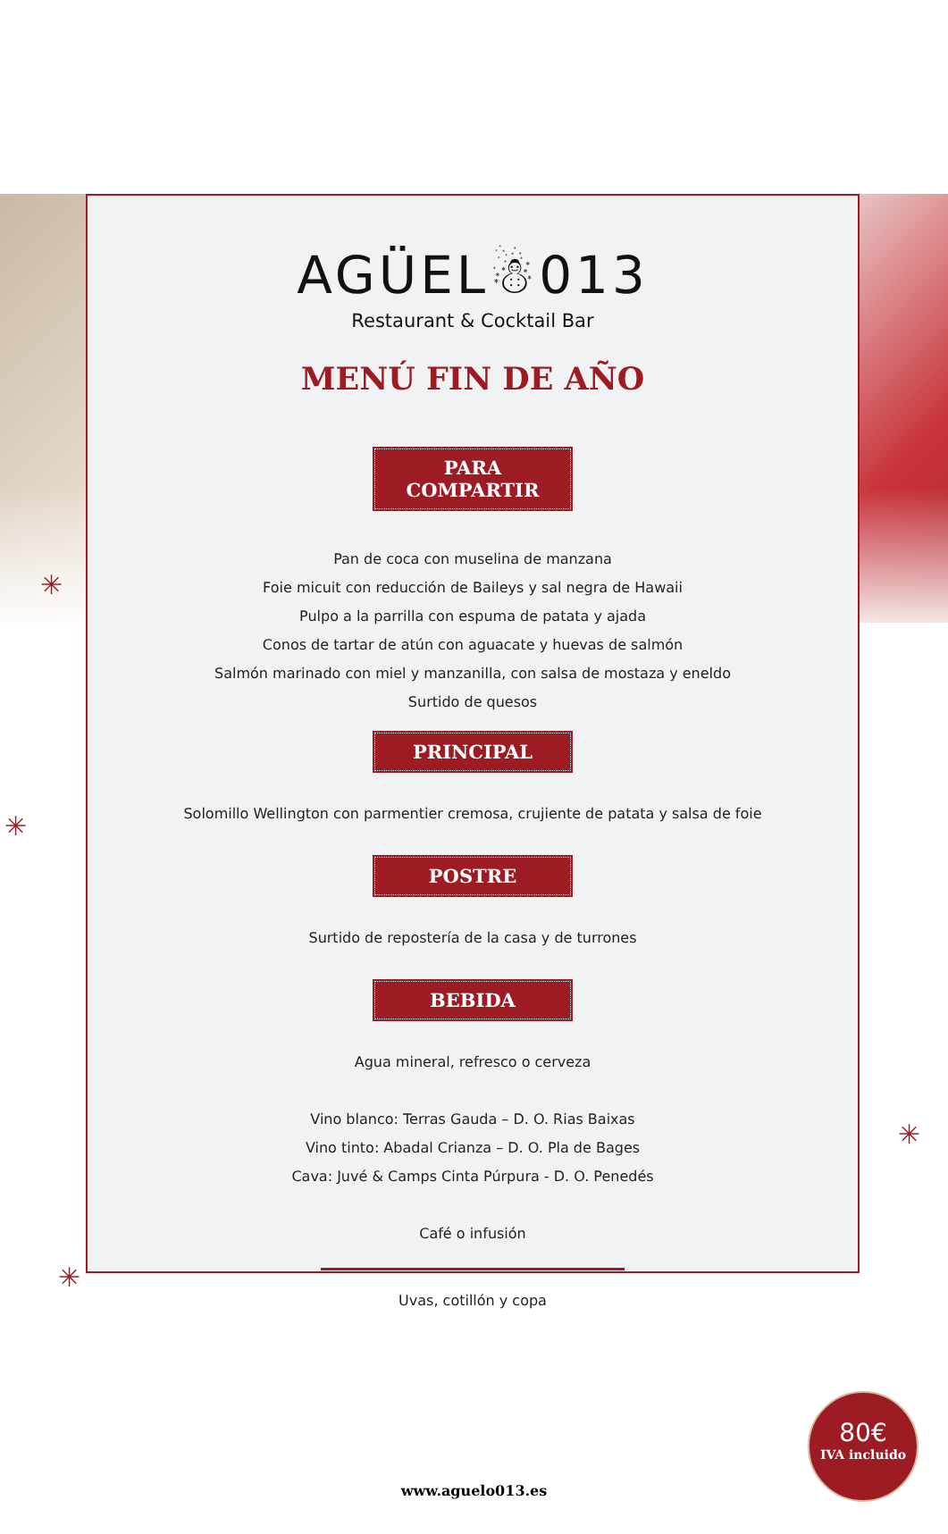✳
✳
✳
✳
AGÜEL☃013
Restaurant & Cocktail Bar
MENÚ FIN DE AÑO
PARA COMPARTIR
Pan de coca con muselina de manzana
Foie micuit con reducción de Baileys y sal negra de Hawaii
Pulpo a la parrilla con espuma de patata y ajada
Conos de tartar de atún con aguacate y huevas de salmón
Salmón marinado con miel y manzanilla, con salsa de mostaza y eneldo
Surtido de quesos
PRINCIPAL
Solomillo Wellington con parmentier cremosa, crujiente de patata y salsa de foie
POSTRE
Surtido de repostería de la casa y de turrones
BEBIDA
Agua mineral, refresco o cerveza
Vino blanco: Terras Gauda – D. O. Rias Baixas
Vino tinto: Abadal Crianza – D. O. Pla de Bages
Cava: Juvé & Camps Cinta Púrpura - D. O. Penedés
Café o infusión
Uvas, cotillón y copa
80€
IVA incluido
www.aguelo013.es